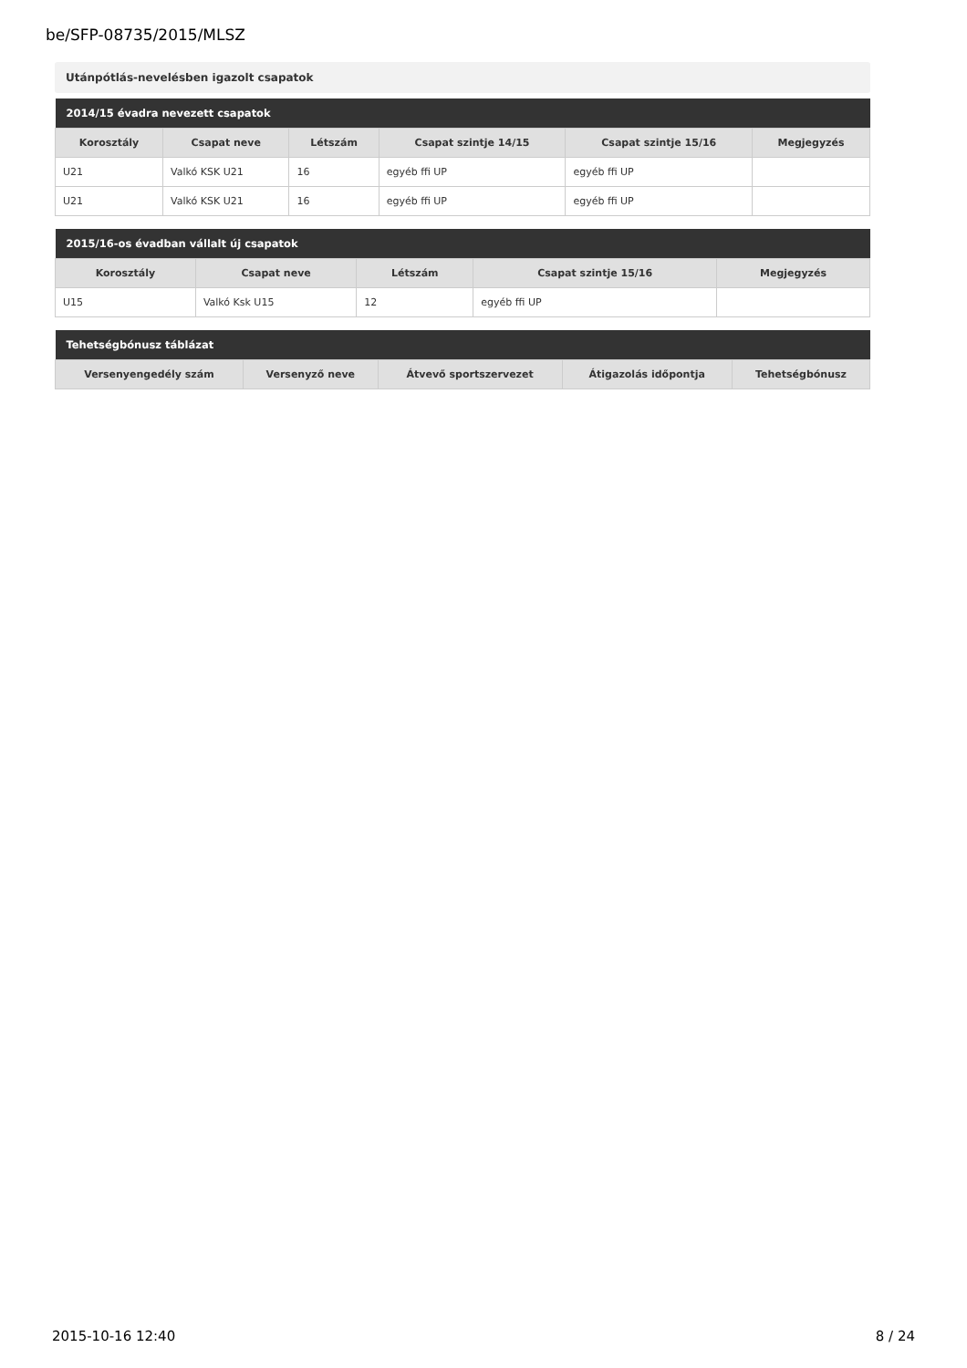be/SFP-08735/2015/MLSZ
Utánpótlás-nevelésben igazolt csapatok
| 2014/15 évadra nevezett csapatok | | | | | |
| --- | --- | --- | --- | --- | --- |
| Korosztály | Csapat neve | Létszám | Csapat szintje 14/15 | Csapat szintje 15/16 | Megjegyzés |
| U21 | Valkó KSK U21 | 16 | egyéb ffi UP | egyéb ffi UP | |
| U21 | Valkó KSK U21 | 16 | egyéb ffi UP | egyéb ffi UP | |
| 2015/16-os évadban vállalt új csapatok | | | | |
| --- | --- | --- | --- | --- |
| Korosztály | Csapat neve | Létszám | Csapat szintje 15/16 | Megjegyzés |
| U15 | Valkó Ksk U15 | 12 | egyéb ffi UP | |
| Tehetségbónusz táblázat | | | | |
| --- | --- | --- | --- | --- |
| Versenyengedély szám | Versenyző neve | Átvevő sportszervezet | Átigazolás időpontja | Tehetségbónusz |
2015-10-16 12:40 8 / 24